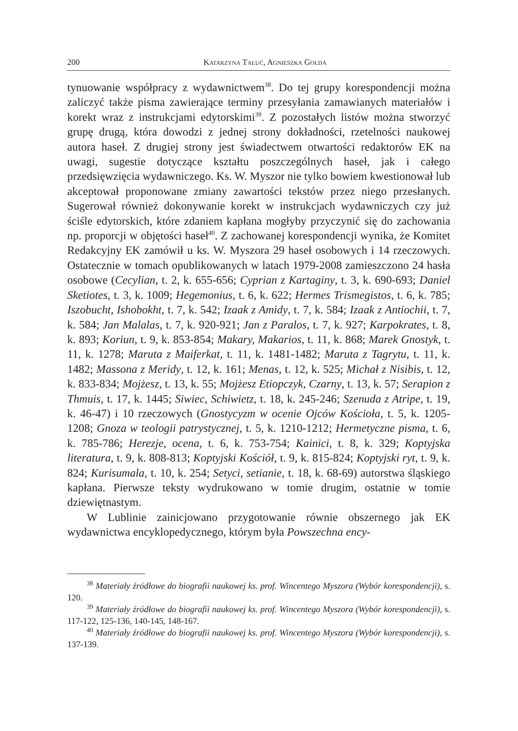200 Katarzyna Tałuć, Agnieszka Gołda
tynuowanie współpracy z wydawnictwem<sup>38</sup>. Do tej grupy korespondencji można zaliczyć także pisma zawierające terminy przesyłania zamawianych materiałów i korekt wraz z instrukcjami edytorskimi<sup>39</sup>. Z pozostałych listów można stworzyć grupę drugą, która dowodzi z jednej strony dokładności, rzetelności naukowej autora haseł. Z drugiej strony jest świadectwem otwartości redaktorów EK na uwagi, sugestie dotyczące kształtu poszczególnych haseł, jak i całego przedsięwzięcia wydawniczego. Ks. W. Myszor nie tylko bowiem kwestionował lub akceptował proponowane zmiany zawartości tekstów przez niego przesłanych. Sugerował również dokonywanie korekt w instrukcjach wydawniczych czy już ściśle edytorskich, które zdaniem kapłana mogłyby przyczynić się do zachowania np. proporcji w objętości haseł<sup>40</sup>. Z zachowanej korespondencji wynika, że Komitet Redakcyjny EK zamówił u ks. W. Myszora 29 haseł osobowych i 14 rzeczowych. Ostatecznie w tomach opublikowanych w latach 1979-2008 zamieszczono 24 hasła osobowe (Cecylian, t. 2, k. 655-656; Cyprian z Kartaginy, t. 3, k. 690-693; Daniel Sketiotes, t. 3, k. 1009; Hegemonius, t. 6, k. 622; Hermes Trismegistos, t. 6, k. 785; Iszobucht, Ishobokht, t. 7, k. 542; Izaak z Amidy, t. 7, k. 584; Izaak z Antiochii, t. 7, k. 584; Jan Malalas, t. 7, k. 920-921; Jan z Paralos, t. 7, k. 927; Karpokrates, t. 8, k. 893; Koriun, t. 9, k. 853-854; Makary, Makarios, t. 11, k. 868; Marek Gnostyk, t. 11, k. 1278; Maruta z Maiferkat, t. 11, k. 1481-1482; Maruta z Tagrytu, t. 11, k. 1482; Massona z Meridy, t. 12, k. 161; Menas, t. 12, k. 525; Michał z Nisibis, t. 12, k. 833-834; Mojżesz, t. 13, k. 55; Mojżesz Etiopczyk, Czarny, t. 13, k. 57; Serapion z Thmuis, t. 17, k. 1445; Siwiec, Schiwietz, t. 18, k. 245-246; Szenuda z Atripe, t. 19, k. 46-47) i 10 rzeczowych (Gnostycyzm w ocenie Ojców Kościoła, t. 5, k. 1205-1208; Gnoza w teologii patrystycznej, t. 5, k. 1210-1212; Hermetyczne pisma, t. 6, k. 785-786; Herezje, ocena, t. 6, k. 753-754; Kainici, t. 8, k. 329; Koptyjska literatura, t. 9, k. 808-813; Koptyjski Kościół, t. 9, k. 815-824; Koptyjski ryt, t. 9, k. 824; Kurisumala, t. 10, k. 254; Setyci, setianie, t. 18, k. 68-69) autorstwa śląskiego kapłana. Pierwsze teksty wydrukowano w tomie drugim, ostatnie w tomie dziewiętnastym.
W Lublinie zainicjowano przygotowanie równie obszernego jak EK wydawnictwa encyklopedycznego, którym była Powszechna ency-
<sup>38</sup> Materiały źródłowe do biografii naukowej ks. prof. Wincentego Myszora (Wybór korespondencji), s. 120.
<sup>39</sup> Materiały źródłowe do biografii naukowej ks. prof. Wincentego Myszora (Wybór korespondencji), s. 117-122, 125-136, 140-145, 148-167.
<sup>40</sup> Materiały źródłowe do biografii naukowej ks. prof. Wincentego Myszora (Wybór korespondencji), s. 137-139.